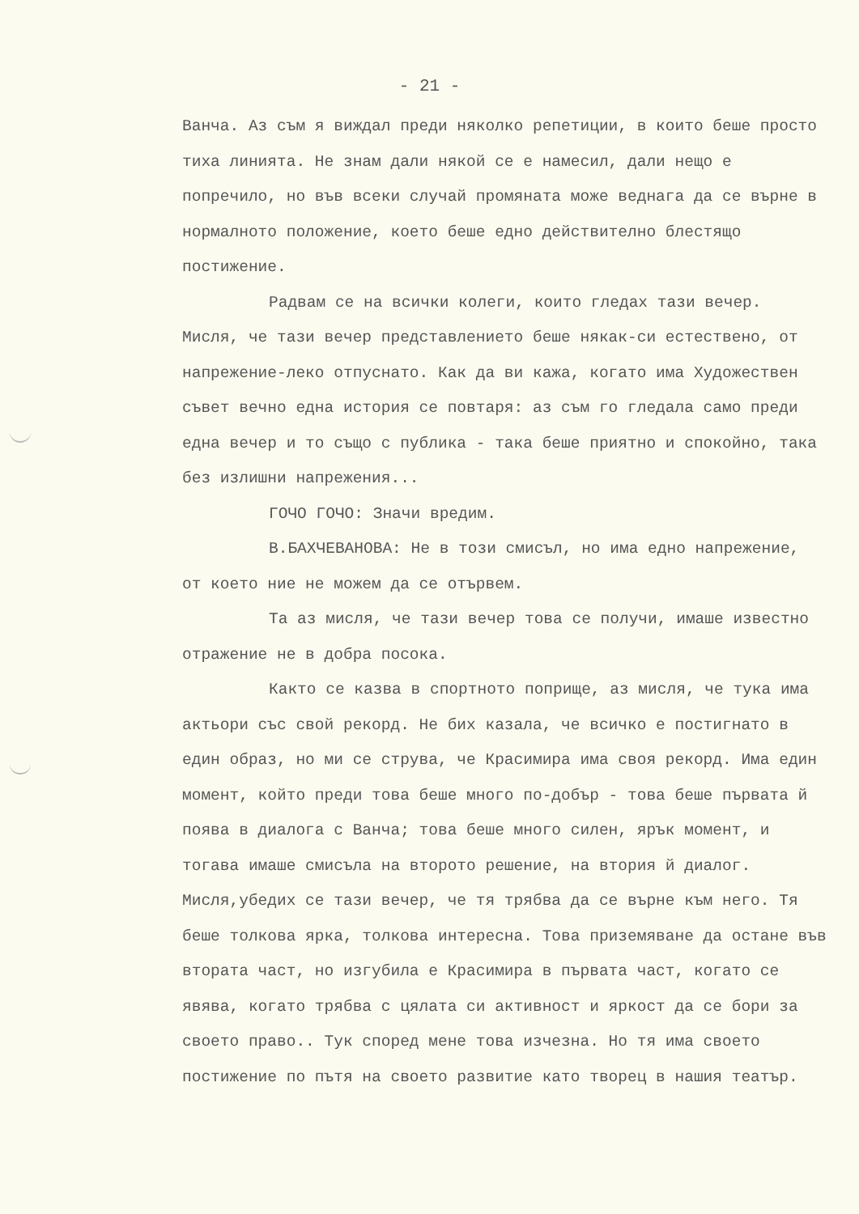- 21 -
Ванча. Аз съм я виждал преди няколко репетиции, в които беше просто тиха линията. Не знам дали някой се е намесил, дали нещо е попречило, но във всеки случай промяната може веднага да се върне в нормалното положение, което беше едно действително блестящо постижение.
Радвам се на всички колеги, които гледах тази вечер. Мисля, че тази вечер представлението беше някак-си естествено, от напрежение-леко отпуснато. Как да ви кажа, когато има Художествен съвет вечно една история се повтаря: аз съм го гледала само преди една вечер и то също с публика - така беше приятно и спокойно, така без излишни напрежения...
ГОЧО ГОЧО: Значи вредим.
В.БАХЧЕВАНОВА: Не в този смисъл, но има едно напрежение, от което ние не можем да се отървем.
Та аз мисля, че тази вечер това се получи, имаше известно отражение не в добра посока.
Както се казва в спортното поприще, аз мисля, че тука има актьори със свой рекорд. Не бих казала, че всичко е постигнато в един образ, но ми се струва, че Красимира има своя рекорд. Има един момент, който преди това беше много по-добър - това беше първата й поява в диалога с Ванча; това беше много силен, ярък момент, и тогава имаше смисъла на второто решение, на втория й диалог. Мисля,убедих се тази вечер, че тя трябва да се върне към него. Тя беше толкова ярка, толкова интересна. Това приземяване да остане във втората част, но изгубила е Красимира в първата част, когато се явява, когато трябва с цялата си активност и яркост да се бори за своето право.. Тук според мене това изчезна. Но тя има своето постижение по пътя на своето развитие като творец в нашия театър.